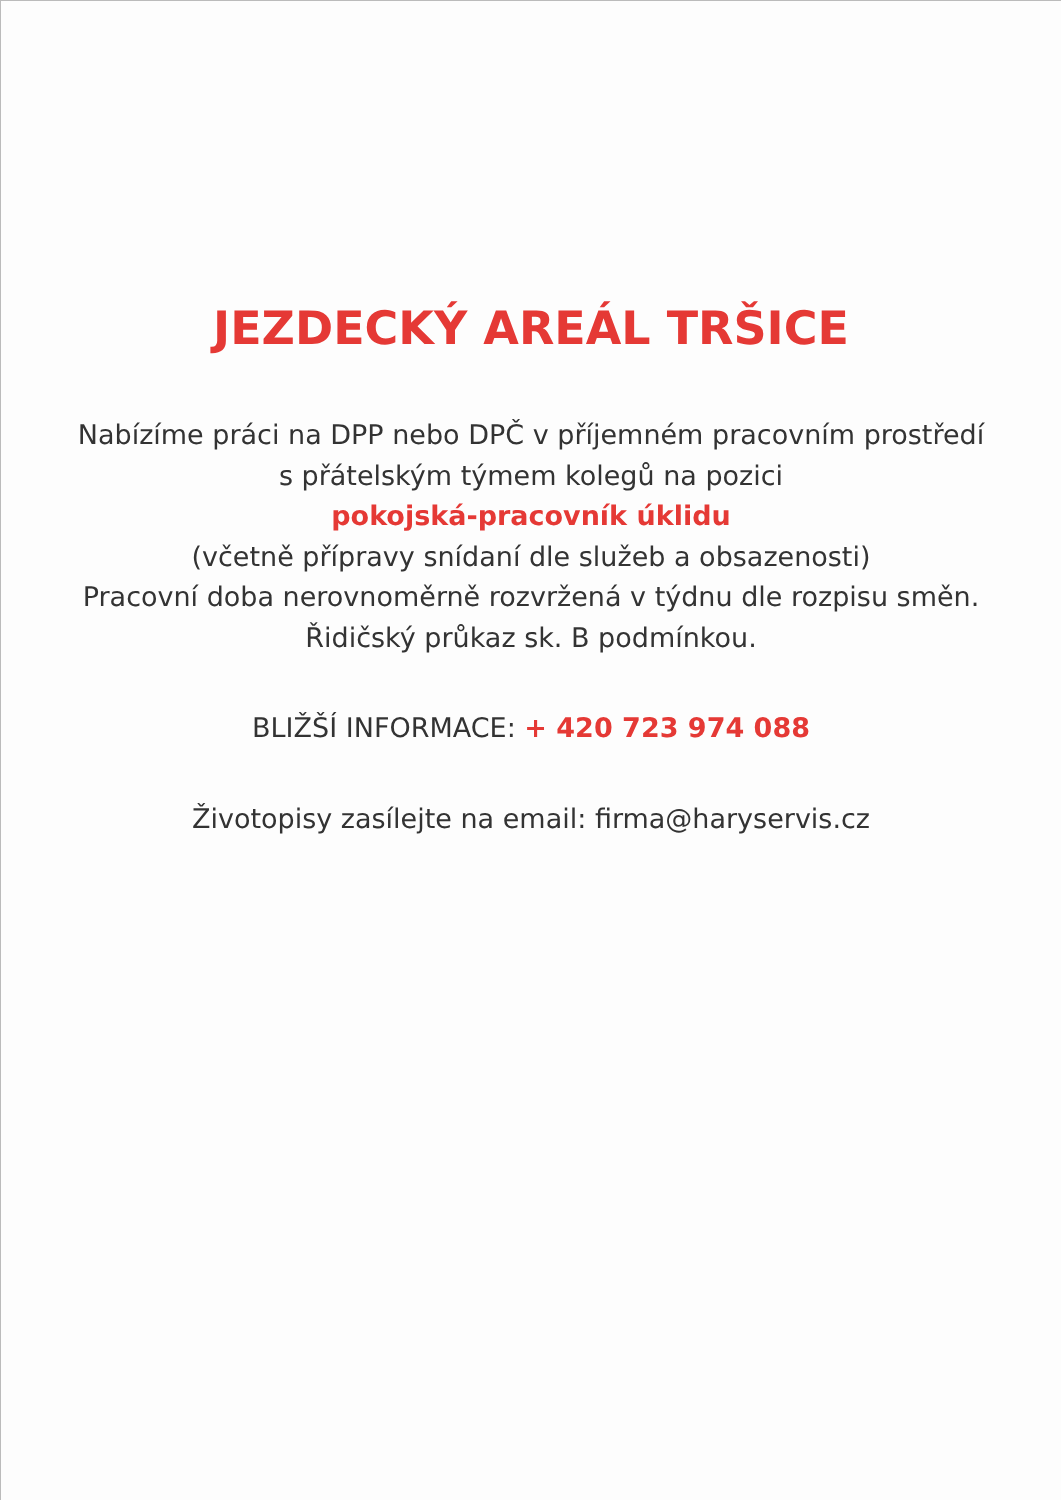JEZDECKÝ AREÁL TRŠICE
Nabízíme práci na DPP nebo DPČ v příjemném pracovním prostředí s přátelským týmem kolegů na pozici
pokojská-pracovník úklidu
(včetně přípravy snídaní dle služeb a obsazenosti)
Pracovní doba nerovnoměrně rozvržená v týdnu dle rozpisu směn. Řidičský průkaz sk. B podmínkou.
BLIŽŠÍ INFORMACE: + 420 723 974 088
Životopisy zasílejte na email: firma@haryservis.cz